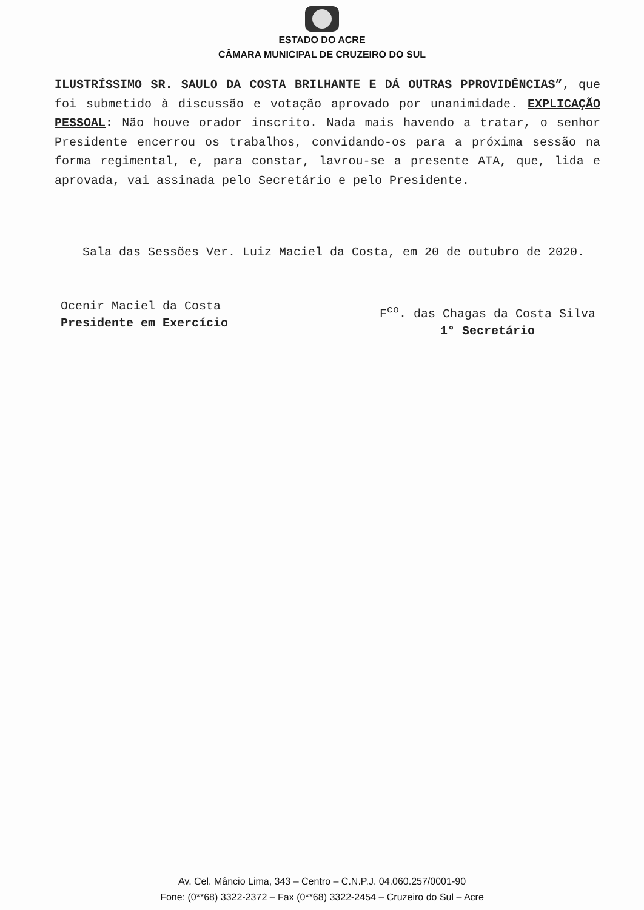ESTADO DO ACRE
CÂMARA MUNICIPAL DE CRUZEIRO DO SUL
ILUSTRÍSSIMO SR. SAULO DA COSTA BRILHANTE E DÁ OUTRAS PPROVIDÊNCIAS”, que foi submetido à discussão e votação aprovado por unanimidade. EXPLICAÇÃO PESSOAL: Não houve orador inscrito. Nada mais havendo a tratar, o senhor Presidente encerrou os trabalhos, convidando-os para a próxima sessão na forma regimental, e, para constar, lavrou-se a presente ATA, que, lida e aprovada, vai assinada pelo Secretário e pelo Presidente.
Sala das Sessões Ver. Luiz Maciel da Costa, em 20 de outubro de 2020.
Ocenir Maciel da Costa
Presidente em Exercício
F<sup>co</sup>. das Chagas da Costa Silva
1° Secretário
Av. Cel. Mâncio Lima, 343 – Centro – C.N.P.J. 04.060.257/0001-90
Fone: (0**68) 3322-2372 – Fax (0**68) 3322-2454 – Cruzeiro do Sul – Acre